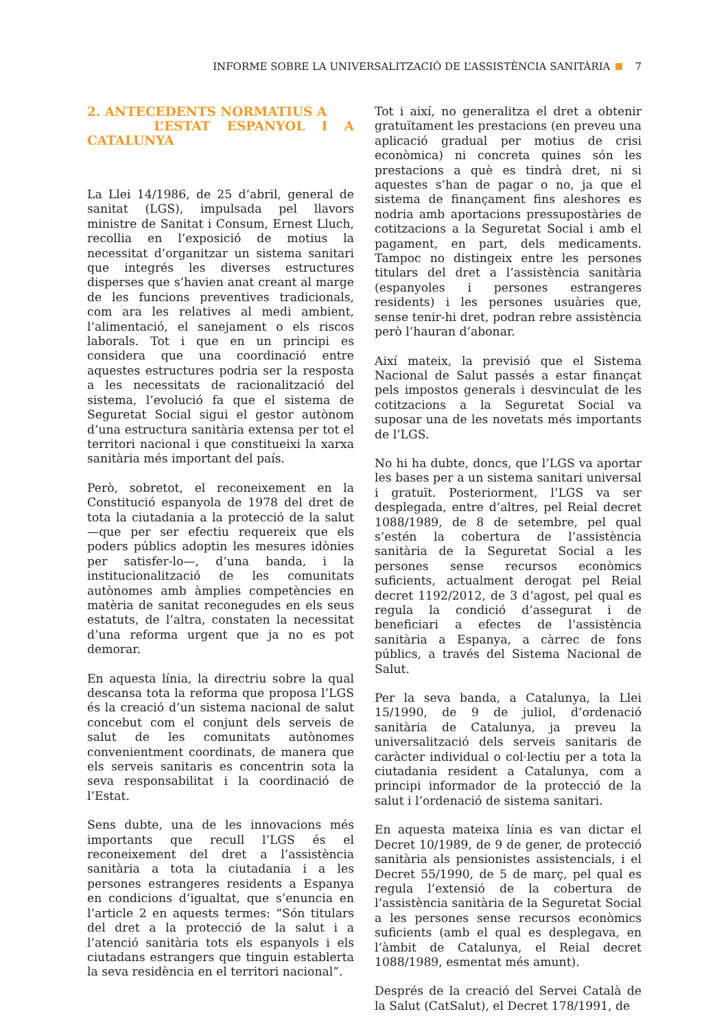INFORME SOBRE LA UNIVERSALITZACIÓ DE L’ASSISTÈNCIA SANITÀRIA 7
2. ANTECEDENTS NORMATIUS A
L’ESTAT ESPANYOL I A CATALUNYA
La Llei 14/1986, de 25 d’abril, general de sanitat (LGS), impulsada pel llavors ministre de Sanitat i Consum, Ernest Lluch, recollia en l’exposició de motius la necessitat d’organitzar un sistema sanitari que integrés les diverses estructures disperses que s’havien anat creant al marge de les funcions preventives tradicionals, com ara les relatives al medi ambient, l’alimentació, el sanejament o els riscos laborals. Tot i que en un principi es considera que una coordinació entre aquestes estructures podria ser la resposta a les necessitats de racionalització del sistema, l’evolució fa que el sistema de Seguretat Social sigui el gestor autònom d’una estructura sanitària extensa per tot el territori nacional i que constitueixi la xarxa sanitària més important del país.
Però, sobretot, el reconeixement en la Constitució espanyola de 1978 del dret de tota la ciutadania a la protecció de la salut —que per ser efectiu requereix que els poders públics adoptin les mesures idònies per satisfer-lo—, d’una banda, i la institucionalització de les comunitats autònomes amb àmplies competències en matèria de sanitat reconegudes en els seus estatuts, de l’altra, constaten la necessitat d’una reforma urgent que ja no es pot demorar.
En aquesta línia, la directriu sobre la qual descansa tota la reforma que proposa l’LGS és la creació d’un sistema nacional de salut concebut com el conjunt dels serveis de salut de les comunitats autònomes convenientment coordinats, de manera que els serveis sanitaris es concentrin sota la seva responsabilitat i la coordinació de l’Estat.
Sens dubte, una de les innovacions més importants que recull l’LGS és el reconeixement del dret a l’assistència sanitària a tota la ciutadania i a les persones estrangeres residents a Espanya en condicions d’igualtat, que s’enuncia en l’article 2 en aquests termes: “Són titulars del dret a la protecció de la salut i a l’atenció sanitària tots els espanyols i els ciutadans estrangers que tinguin establerta la seva residència en el territori nacional”.
Tot i així, no generalitza el dret a obtenir gratuïtament les prestacions (en preveu una aplicació gradual per motius de crisi econòmica) ni concreta quines són les prestacions a què es tindrà dret, ni si aquestes s’han de pagar o no, ja que el sistema de finançament fins aleshores es nodria amb aportacions pressupostàries de cotitzacions a la Seguretat Social i amb el pagament, en part, dels medicaments. Tampoc no distingeix entre les persones titulars del dret a l’assistència sanitària (espanyoles i persones estrangeres residents) i les persones usuàries que, sense tenir-hi dret, podran rebre assistència però l’hauran d’abonar.
Així mateix, la previsió que el Sistema Nacional de Salut passés a estar finançat pels impostos generals i desvinculat de les cotitzacions a la Seguretat Social va suposar una de les novetats més importants de l’LGS.
No hi ha dubte, doncs, que l’LGS va aportar les bases per a un sistema sanitari universal i gratuït. Posteriorment, l’LGS va ser desplegada, entre d’altres, pel Reial decret 1088/1989, de 8 de setembre, pel qual s’estén la cobertura de l’assistència sanitària de la Seguretat Social a les persones sense recursos econòmics suficients, actualment derogat pel Reial decret 1192/2012, de 3 d’agost, pel qual es regula la condició d’assegurat i de beneficiari a efectes de l’assistència sanitària a Espanya, a càrrec de fons públics, a través del Sistema Nacional de Salut.
Per la seva banda, a Catalunya, la Llei 15/1990, de 9 de juliol, d’ordenació sanitària de Catalunya, ja preveu la universalització dels serveis sanitaris de caràcter individual o col·lectiu per a tota la ciutadania resident a Catalunya, com a principi informador de la protecció de la salut i l’ordenació de sistema sanitari.
En aquesta mateixa línia es van dictar el Decret 10/1989, de 9 de gener, de protecció sanitària als pensionistes assistencials, i el Decret 55/1990, de 5 de març, pel qual es regula l’extensió de la cobertura de l’assistència sanitària de la Seguretat Social a les persones sense recursos econòmics suficients (amb el qual es desplegava, en l’àmbit de Catalunya, el Reial decret 1088/1989, esmentat més amunt).
Després de la creació del Servei Català de la Salut (CatSalut), el Decret 178/1991, de